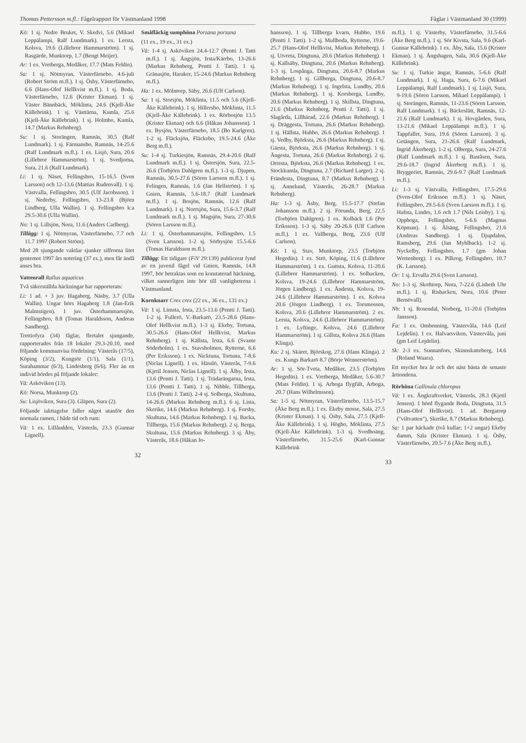Thomas Pettersson m.fl.: Fågelrapport för Västmanland 1998
Kö: 1 sj. Nedre Bruket, V. Skedvi, 5.6 (Mikael Leppälampi, Ralf Lundmark). 1 ex. Lersta, Kolsva, 19.6 (Lillebror Hammarström). 1 sj. Rasgärde, Munktorp, 1.7 (Bengt Meijer).
Ar: 1 ex. Vretberga, Medåker, 17.7 (Mats Feldin).
Sa: 1 sj. Nötmyran, Västerfärnebo, 4.6-juli (Robert Ström m.fl.). 1 sj. Ösby, Västerfärnebo, 6.6 (Hans-Olof Hellkvist m.fl.). 1 sj. Boda, Västerfärnebo, 12.6 (Krister Ekman). 1 sj. Väster Bännbäck, Möklinta, 24.6 (Kjell-Åke Källebrink). 1 sj. Västtärna, Kumla, 25.6 (Kjell-Åke Källebrink). 1 sj. Holmbo, Kumla, 14.7 (Markus Rehnberg).
Su: 1 sj. Storängen, Ramnäs, 30.5 (Ralf Lundmark). 1 sj. Färmansbo, Ramnäs, 14-25.6 (Ralf Lundmark m.fl.). 1 ex. Lisjö, Sura, 20.6 (Lillebror Hammarström). 1 sj. Svedjorna, Sura, 21.6 (Ralf Lundmark).
Li: 1 sj. Näset, Fellingsbro, 15-16.5 (Sven Larsson) och 12-13.6 (Mattias Rudenvall). 1 sj. Västvalla, Fellingsbro, 30.5 (Ulf Jacobsson). 1 sj. Nederby, Fellingsbro, 13-23.8 (Björn Lindberg, Ulla Wallin). 1 sj. Fellingsbro k:a 29.5-30.6 (Ulla Wallin).
No: 1 sj. Lillsjön, Nora, 11.6 (Anders Carlberg).
Tillägg: 1 sj. Nötmyran, Västerfärnebo, 7.7 och 11.7 1997 (Robert Ström).
Med 28 sjungande vaktlar sjunker siffrorna litet gentemot 1997 års notering (37 ex.), men får ändå anses bra.
Vattenrall Rallus aquaticus
Två säkerställda häckningar har rapporterats:
Li: 1 ad. + 3 juv. Hagaberg, Näsby, 3.7 (Ulla Wallin). Ungar hörs Hagaberg 1.8 (Jan-Erik Malmstigen). 1 juv. Österhammarssjön, Fellingsbro, 8.8 (Tomas Haraldsson, Andreas Sandberg).
Trettiofyra (34) fåglar, flertalet sjungande, rapporterades från 18 lokaler 29.3-20.10, med följande kommunvisa fördelning: Västerås (17/5), Köping (3/2), Kungsör (1/1), Sala (1/1), Surahammar (6/3), Lindesberg (6/6). Fler än en individ hördes på följande lokaler:
Vä: Asköviken (13).
Kö: Norsa, Munktorp (2).
Su: Lisjöviken, Sura (3). Gläpen, Sura (2).
Följande iakttagelse faller något utanför den normala ramen, i både tid och rum:
Vä: 1 ex. Lillåudden, Västerås, 23.3 (Gunnar Lignell).
Småfläckig sumphöna Porzana porzana
(11 ex., 19 ex., 31 ex.)
Vä: 1-4 sj. Asköviken 24.4-12.7 (Pentti J. Tatti m.fl.). 1 sj. Ängsjön, Irsta/Kärrbo, 13-26.6 (Markus Rehnberg, Pentti J. Tatti). 1 sj. Gränasjön, Haraker, 15-24.6 (Markus Rehnberg m.fl.).
Ha: 1 ex. Mölntorp, Säby, 26.6 (Ulf Carlson).
Sa: 1 sj. Storsjön, Möklinta, 11.5 och 5.6 (Kjell-Åke Källebrink). 1 sj. Hillersbo, Möklinta, 11.5 (Kjell-Åke Källebrink). 1 ex. Rörbosjön 13.5 (Krister Ekman) och 6.6 (Håkan Johansson). 1 ex. Bysjön, Västerfärnebo, 18.5 (Bo Karlgren). 1-2 sj. Fläcksjön, Fläckebo, 19.5-24.6 (Åke Berg m.fl.).
Su: 1-4 sj. Turkiesjön, Ramnäs, 29.4-20.6 (Ralf Lundmark m.fl.). 1 sj. Östersjön, Sura, 22.5-26.6 (Torbjörn Dahlgren m.fl.). 1-3 sj. Djupen, Ramnäs, 30.5-27.6 (Sören Larsson m.fl.). 1 sj. Felingen, Ramnäs, 1.6 (Jan Hellström). 1 sj. Gnien, Ramnäs, 5.6-18.7 (Ralf Lundmark m.fl.). 1 sj. Bosjön, Ramnäs, 12.6 (Ralf Lundmark). 1 sj. Norrsjön, Sura, 15.6-3.7 (Ralf Lundmark m.fl.). 1 sj. Magsjön, Sura, 27-30.6 (Sören Larsson m.fl.).
Li: 1 sj. Österhammarssjön, Fellingsbro, 1.5 (Sven Larsson). 1-2 sj. Sörbysjön 15.5-6.6 (Tomas Haraldsson m.fl.).
Tillägg: Ett tidigare (FiV 29:139) publicerat fynd av en juvenil fågel vid Gnien, Ramnäs, 14.8 1997, bör betraktas som en konstaterad häckning, vilket sannerligen inte hör till vanligheterna i Västmanland.
Kornknarr Crex crex (22 ex., 36 ex., 131 ex.)
Vä: 1 sj. Limsta, Irsta, 23.5-13.6 (Pentti J. Tatti). 1-2 sj. Fullerö, V.-Barkarö, 23.5-28.6 (Hans-Olof Hellkvist m.fl.). 1-3 sj. Ekeby, Tortuna, 30.5-26.6 (Hans-Olof Hellkvist, Markus Rehnberg). 1 sj. Källsta, Irsta, 6.6 (Svante Söderholm). 1 ex. Stavsholmen, Rytterne, 6.6 (Per Eriksson). 1 ex. Nicktuna, Tortuna, 7-8.6 (Niclas Lignell). 1 ex. Hässlö, Västerås, 7-9.6 (Kjetil Jensen, Niclas Lignell). 1 sj. Ålby, Irsta, 13.6 (Pentti J. Tatti). 1 sj. Trädarängarna, Irsta, 13.6 (Pentti J. Tatti). 1 sj. Nibble, Tillberga, 13.6 (Pentti J. Tatti). 2-4 sj. Solberga, Skultuna, 14-26.6 (Markus Rehnberg m.fl.). 6 sj. Lista, Skerike, 14.6 (Markus Rehnberg). 1 sj. Forsby, Skultuna, 14.6 (Markus Rehnberg). 1 sj. Backa, Tillberga, 15.6 (Markus Rehnberg). 2 sj. Berga, Skultuna, 15.6 (Markus Rehnberg). 3 sj. Åby, Västerås, 18.6 (Håkan Jo-
32
Fåglar i Västmanland 30 (1999)
hansson). 1 sj. Tillberga kvarn, Hubbo, 19.6 (Pentti J. Tatti). 1-2 sj. Mullboda, Rytterne, 19.6-25.7 (Hans-Olof Hellkvist, Markus Rehnberg). 1 sj. Utvreta, Dingtuna, 20.6 (Markus Rehnberg). 1 sj. Kallsäby, Dingtuna, 20.6 (Markus Rehnberg). 1-3 sj. Lospånga, Dingtuna, 20.6-8.7 (Markus Rehnberg). 1 sj. Gillberga, Dingtuna, 20.6-8.7 (Markus Rehnberg). 1 sj. Ingelsta, Lundby, 20.6 (Markus Rehnberg). 1 sj. Korsberga, Lundby, 20.6 (Markus Rehnberg). 1 sj. Skillsta, Dingtuna, 21.6 (Markus Rehnberg, Pentti J. Tatti). 1 sj. Slagårda, Lillhärad, 22.6 (Markus Rehnberg). 1 sj. Dräggesta, Tortuna, 26.6 (Markus Rehnberg). 1 sj. Hällsta, Hubbo, 26.6 (Markus Rehnberg). 1 sj. Vedby, Björksta, 26.6 (Markus Rehnberg). 1 sj. Gärsta, Björksta, 26.6 (Markus Rehnberg). 1 sj. Ängesta, Tortuna, 26.6 (Markus Rehnberg). 2 sj. Orresta, Björksta, 26.6 (Markus Rehnberg). 1 ex. Stockkumla, Dingtuna, 2.7 (Richard Larger). 2 sj. Frändesta, Dingtuna, 8.7 (Markus Rehnberg). 1 sj. Annelund, Västerås, 26-28.7 (Markus Rehnberg).
Ha: 1-3 sj. Åsby, Berg, 15.5-17.7 (Stefan Johansson m.fl.). 2 sj. Förunda, Berg, 22.5 (Torbjörn Dahlgren). 1 ex. Kolbäck 1.6 (Per Eriksson). 1-3 sj. Säby 20-26.6 (Ulf Carlson m.fl.). 1 ex. Vallberga, Berg, 23.6 (Ulf Carlson).
Kö: 1 sj. Stav, Munktorp, 23.5 (Torbjörn Hegedüs). 1 ex. Strö, Köping, 11.6 (Lillebror Hammarström). 1 ex. Guttsta, Kolsva, 11-20.6 (Lillebror Hammarström). 1 ex. Solbacken, Kolsva, 19-24.6 (Lillebror Hammarström, Jörgen Lindberg). 1 ex. Åndesta, Kolsva, 19-24.6 (Lillebror Hammarström). 1 ex. Kolsva 20.6 (Jörgen Lindberg). 1 ex. Torsmossen, Kolsva, 20.6 (Lillebror Hammarström). 2 ex. Lersta, Kolsva, 24.6 (Lillebror Hammarström). 1 ex. Lyftinge, Kolsva, 24.6 (Lillebror Hammarström). 1 sj. Gillsta, Kolsva 26.6 (Hans Klinga).
Ku: 2 sj. Skäret, Björskog, 27.6 (Hans Klinga). 2 ex. Kungs Barkarö 8.7 (Börje Wennerström).
Ar: 1 sj. Sör-Tveta, Medåker, 23.5 (Torbjörn Hegedüs). 1 ex. Vretberga, Medåker, 5.6-30.7 (Mats Feldin). 1 sj. Arboga flygfält, Arboga, 20.7 (Hans Wilhelmsson).
Sa: 1-5 sj. Nötmyran, Västerfärnebo, 13.5-15.7 (Åke Berg m.fl.). 1 ex. Ekeby mosse, Sala, 27.5 (Krister Ekman). 1 sj. Ösby, Sala, 27.5 (Kjell-Åke Källebrink). 1 sj. Högbo, Möklinta, 27.5 (Kjell-Åke Källebrink). 1-3 sj. Svedboäng, Västerfärnebo, 31.5-25.6 (Karl-Gunnar Källebrink
m.fl.). 1 sj. Västerby, Västerfärnebo, 31.5-6.6 (Åke Berg m.fl.). 1 sj. Sör Kivsta, Sala, 9.6 (Karl-Gunnar Källebrink). 1 ex. Åby, Sala, 15.6 (Krister Ekman). 1 sj. Ångshagen, Sala, 30.6 (Kjell-Åke Källebrink).
Su: 1 sj. Turkie ängar, Ramnäs, 5-6.6 (Ralf Lundmark). 1 sj. Haga, Sura, 6-7.6 (Mikael Leppälampi, Ralf Lundmark). 1 sj. Lisjö, Sura, 9-19.6 (Sören Larsson, Mikael Leppälampi). 1 sj. Storängen, Ramnäs, 11-23.6 (Sören Larsson, Ralf Lundmark). 1 sj. Bäckeslätt, Ramnäs, 12-21.6 (Ralf Lundmark). 1 sj. Hovgården, Sura, 13-21.6 (Mikael Leppälampi m.fl.). 1 sj. Tappfallet, Sura, 19.6 (Sören Larsson). 3 sj. Getängen, Sura, 21-26.6 (Ralf Lundmark, Ingrid Åkerberg). 1-2 sj. Olberga, Sura, 24-27.6 (Ralf Lundmark m.fl.). 1 sj. Baståsen, Sura, 29.6-18.7 (Ingrid Åkerberg m.fl.). 1 sj. Bryggeriet, Ramnäs, 29.6-9.7 (Ralf Lundmark m.fl.).
Li: 1-3 sj. Västvalla, Fellingsbro, 17.5-29.6 (Sven-Olof Eriksson m.fl.). 1 sj. Näset, Fellingsbro, 29.5-6.6 (Sven Larsson m.fl.). 1 sj. Hafsta, Lindes, 1.6 och 1.7 (Nils Leisby). 1 sj. Oppboga, Fellingsbro, 5-6.6 (Magnus Köpman). 1 sj. Ålsäng, Fellingsbro, 21.6 (Andreas Sandberg). 1 sj. Djupdalen, Ramsberg, 29.6 (Jan Myhlback). 1-2 sj. Nyckelby, Fellingsbro, 1.7 (gm Johan Wretenberg). 1 ex. Pilkrog, Fellingsbro, 10.7 (K. Larsson).
Ör: 1 sj. Ervalla 29.6 (Sven Larsson).
No: 1-3 sj. Skofttorp, Nora, 7-22.6 (Lisbeth Uhr m.fl.). 1 sj. Risbacken, Nora, 10.6 (Peter Bernövall).
Nb: 1 sj. Rosendal, Norberg, 11-20.6 (Torbjörn Jansson).
Fa: 1 ex. Ombenning, Västervåla, 14.6 (Leif Lejdelin). 1 ex. Halvarsviken, Västervåla, juni (gm Leif Lejdelin).
Sk: 2-3 ex. Sunnanfors, Skinnskatteberg, 14.6 (Roland Waara).
Ett mycket bra år och det näst bästa de senaste årtiondena.
Rörhöna Gallinula chloropus
Vä: 1 ex. Ångkraftverket, Västerås, 28.3 (Kjetil Jensen). 1 hörd flygande Boda, Dingtuna, 31.5 (Hans-Olof Hellkvist). 1 ad. Bergatorp ("viltvatten"), Skerike, 8.7 (Markus Rehnberg).
Sa: 1 par häckade (två kullar; 1+2 ungar) Ekeby damm, Sala (Krister Ekman). 1 sj. Ösby, Västerfärnebo, 20.5-7.6 (Åke Berg m.fl.).
33